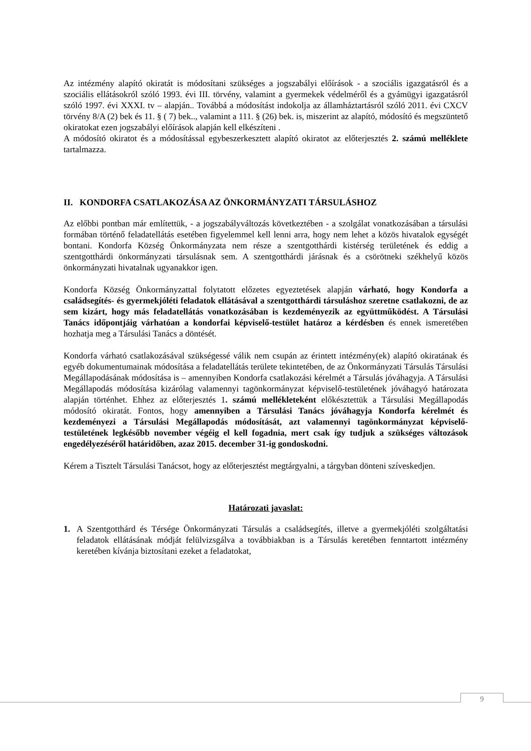Az intézmény alapító okiratát is módosítani szükséges a jogszabályi előírások - a szociális igazgatásról és a szociális ellátásokról szóló 1993. évi III. törvény, valamint a gyermekek védelméről és a gyámügyi igazgatásról szóló 1997. évi XXXI. tv – alapján.. Továbbá a módosítást indokolja az államháztartásról szóló 2011. évi CXCV törvény 8/A (2) bek és 11. § ( 7) bek.., valamint a 111. § (26) bek. is, miszerint az alapító, módosító és megszüntető okiratokat ezen jogszabályi előírások alapján kell elkészíteni .
A módosító okiratot és a módosítással egybeszerkesztett alapító okiratot az előterjesztés 2. számú melléklete tartalmazza.
II. KONDORFA CSATLAKOZÁSA AZ ÖNKORMÁNYZATI TÁRSULÁSHOZ
Az előbbi pontban már említettük, - a jogszabályváltozás következtében - a szolgálat vonatkozásában a társulási formában történő feladatellátás esetében figyelemmel kell lenni arra, hogy nem lehet a közös hivatalok egységét bontani. Kondorfa Község Önkormányzata nem része a szentgotthárdi kistérség területének és eddig a szentgotthárdi önkormányzati társulásnak sem. A szentgotthárdi járásnak és a csörötneki székhelyű közös önkormányzati hivatalnak ugyanakkor igen.
Kondorfa Község Önkormányzattal folytatott előzetes egyeztetések alapján várható, hogy Kondorfa a családsegítés- és gyermekjóléti feladatok ellátásával a szentgotthárdi társuláshoz szeretne csatlakozni, de az sem kizárt, hogy más feladatellátás vonatkozásában is kezdeményezik az együttműködést. A Társulási Tanács időpontjáig várhatóan a kondorfai képviselő-testület határoz a kérdésben és ennek ismeretében hozhatja meg a Társulási Tanács a döntését.
Kondorfa várható csatlakozásával szükségessé válik nem csupán az érintett intézmény(ek) alapító okiratának és egyéb dokumentumainak módosítása a feladatellátás területe tekintetében, de az Önkormányzati Társulás Társulási Megállapodásának módosítása is – amennyiben Kondorfa csatlakozási kérelmét a Társulás jóváhagyja. A Társulási Megállapodás módosítása kizárólag valamennyi tagönkormányzat képviselő-testületének jóváhagyó határozata alapján történhet. Ehhez az előterjesztés 1. számú mellékleteként előkésztettük a Társulási Megállapodás módosító okiratát. Fontos, hogy amennyiben a Társulási Tanács jóváhagyja Kondorfa kérelmét és kezdeményezi a Társulási Megállapodás módosítását, azt valamennyi tagönkormányzat képviselő-testületének legkésőbb november végéig el kell fogadnia, mert csak így tudjuk a szükséges változások engedélyezéséről határidőben, azaz 2015. december 31-ig gondoskodni.
Kérem a Tisztelt Társulási Tanácsot, hogy az előterjesztést megtárgyalni, a tárgyban dönteni szíveskedjen.
Határozati javaslat:
1. A Szentgotthárd és Térsége Önkormányzati Társulás a családsegítés, illetve a gyermekjóléti szolgáltatási feladatok ellátásának módját felülvizsgálva a továbbiakban is a Társulás keretében fenntartott intézmény keretében kívánja biztosítani ezeket a feladatokat,
9